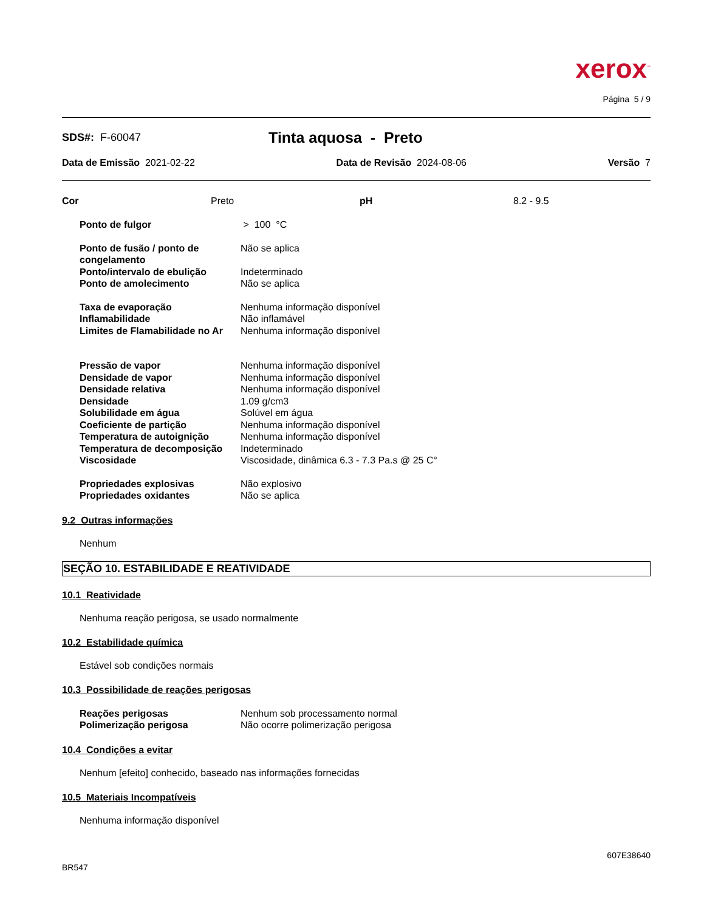xerox<sup>™</sup>
Página 5 / 9
SDS#: F-60047 Tinta aquosa - Preto
Data de Emissão 2021-02-22 Data de Revisão 2024-08-06 Versão 7
Cor Preto pH 8.2 - 9.5
Ponto de fulgor > 100 °C
Ponto de fusão / ponto de congelamento Não se aplica
Ponto/intervalo de ebulição Indeterminado
Ponto de amolecimento Não se aplica
Taxa de evaporação Nenhuma informação disponível
Inflamabilidade Não inflamável
Limites de Flamabilidade no Ar Nenhuma informação disponível
Pressão de vapor Nenhuma informação disponível
Densidade de vapor Nenhuma informação disponível
Densidade relativa Nenhuma informação disponível
Densidade 1.09 g/cm3
Solubilidade em água Solúvel em água
Coeficiente de partição Nenhuma informação disponível
Temperatura de autoignição Nenhuma informação disponível
Temperatura de decomposição Indeterminado
Viscosidade Viscosidade, dinâmica 6.3 - 7.3 Pa.s @ 25 C°
Propriedades explosivas Não explosivo
Propriedades oxidantes Não se aplica
9.2 Outras informações
Nenhum
SEÇÃO 10. ESTABILIDADE E REATIVIDADE
10.1 Reatividade
Nenhuma reação perigosa, se usado normalmente
10.2 Estabilidade química
Estável sob condições normais
10.3 Possibilidade de reações perigosas
Reações perigosas Nenhum sob processamento normal
Polimerização perigosa Não ocorre polimerização perigosa
10.4 Condições a evitar
Nenhum [efeito] conhecido, baseado nas informações fornecidas
10.5 Materiais Incompatíveis
Nenhuma informação disponível
607E38640
BR547